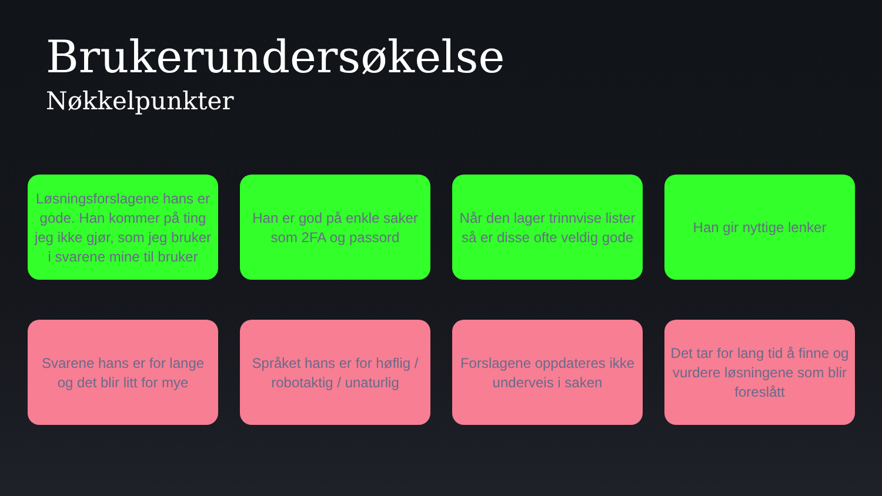Brukerundersøkelse
Nøkkelpunkter
Løsningsforslagene hans er gode. Han kommer på ting jeg ikke gjør, som jeg bruker i svarene mine til bruker
Han er god på enkle saker som 2FA og passord
Når den lager trinnvise lister så er disse ofte veldig gode
Han gir nyttige lenker
Svarene hans er for lange og det blir litt for mye
Språket hans er for høflig / robotaktig / unaturlig
Forslagene oppdateres ikke underveis i saken
Det tar for lang tid å finne og vurdere løsningene som blir foreslått